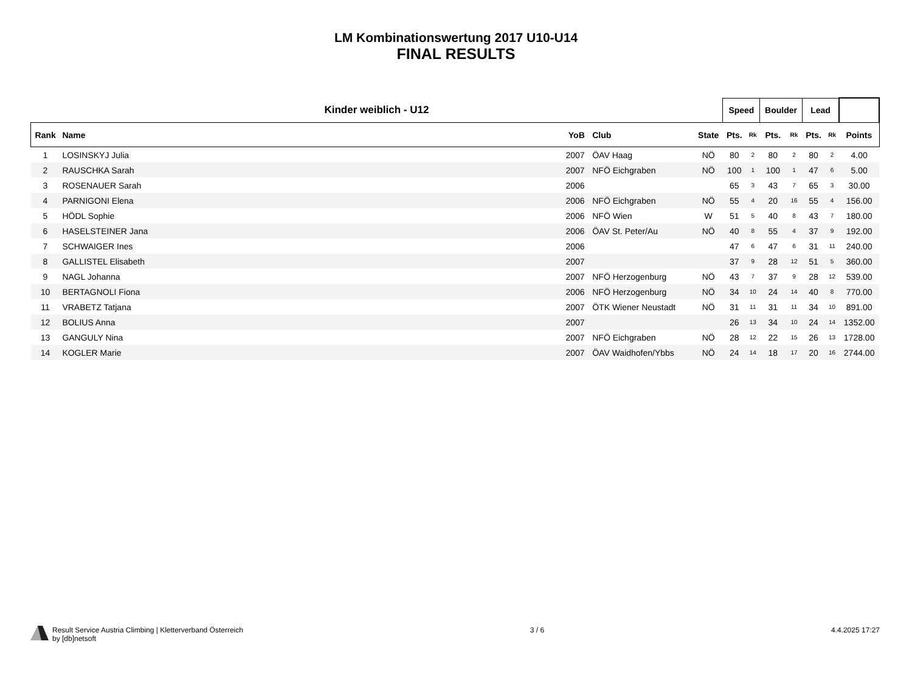LM Kombinationswertung 2017 U10-U14
FINAL RESULTS
| Kinder weiblich - U12 | | | | | | Speed | | Boulder | | Lead | | |
| --- | --- | --- | --- | --- | --- | --- | --- | --- | --- | --- | --- | --- |
| Rank | Name | YoB | Club | | State | Pts. | Rk | Pts. | Rk | Pts. | Rk | Points |
| 1 | LOSINSKYJ Julia | 2007 | ÖAV Haag | | NÖ | 80 | 2 | 80 | 2 | 80 | 2 | 4.00 |
| 2 | RAUSCHKA Sarah | 2007 | NFÖ Eichgraben | | NÖ | 100 | 1 | 100 | 1 | 47 | 6 | 5.00 |
| 3 | ROSENAUER Sarah | 2006 | | | | 65 | 3 | 43 | 7 | 65 | 3 | 30.00 |
| 4 | PARNIGONI Elena | 2006 | NFÖ Eichgraben | | NÖ | 55 | 4 | 20 | 16 | 55 | 4 | 156.00 |
| 5 | HÖDL Sophie | 2006 | NFÖ Wien | | W | 51 | 5 | 40 | 8 | 43 | 7 | 180.00 |
| 6 | HASELSTEINER Jana | 2006 | ÖAV St. Peter/Au | | NÖ | 40 | 8 | 55 | 4 | 37 | 9 | 192.00 |
| 7 | SCHWAIGER Ines | 2006 | | | | 47 | 6 | 47 | 6 | 31 | 11 | 240.00 |
| 8 | GALLISTEL Elisabeth | 2007 | | | | 37 | 9 | 28 | 12 | 51 | 5 | 360.00 |
| 9 | NAGL Johanna | 2007 | NFÖ Herzogenburg | | NÖ | 43 | 7 | 37 | 9 | 28 | 12 | 539.00 |
| 10 | BERTAGNOLI Fiona | 2006 | NFÖ Herzogenburg | | NÖ | 34 | 10 | 24 | 14 | 40 | 8 | 770.00 |
| 11 | VRABETZ Tatjana | 2007 | ÖTK Wiener Neustadt | | NÖ | 31 | 11 | 31 | 11 | 34 | 10 | 891.00 |
| 12 | BOLIUS Anna | 2007 | | | | 26 | 13 | 34 | 10 | 24 | 14 | 1352.00 |
| 13 | GANGULY Nina | 2007 | NFÖ Eichgraben | | NÖ | 28 | 12 | 22 | 15 | 26 | 13 | 1728.00 |
| 14 | KOGLER Marie | 2007 | ÖAV Waidhofen/Ybbs | | NÖ | 24 | 14 | 18 | 17 | 20 | 16 | 2744.00 |
Result Service Austria Climbing | Kletterverband Österreich
by [db]netsoft
3 / 6 4.4.2025 17:27